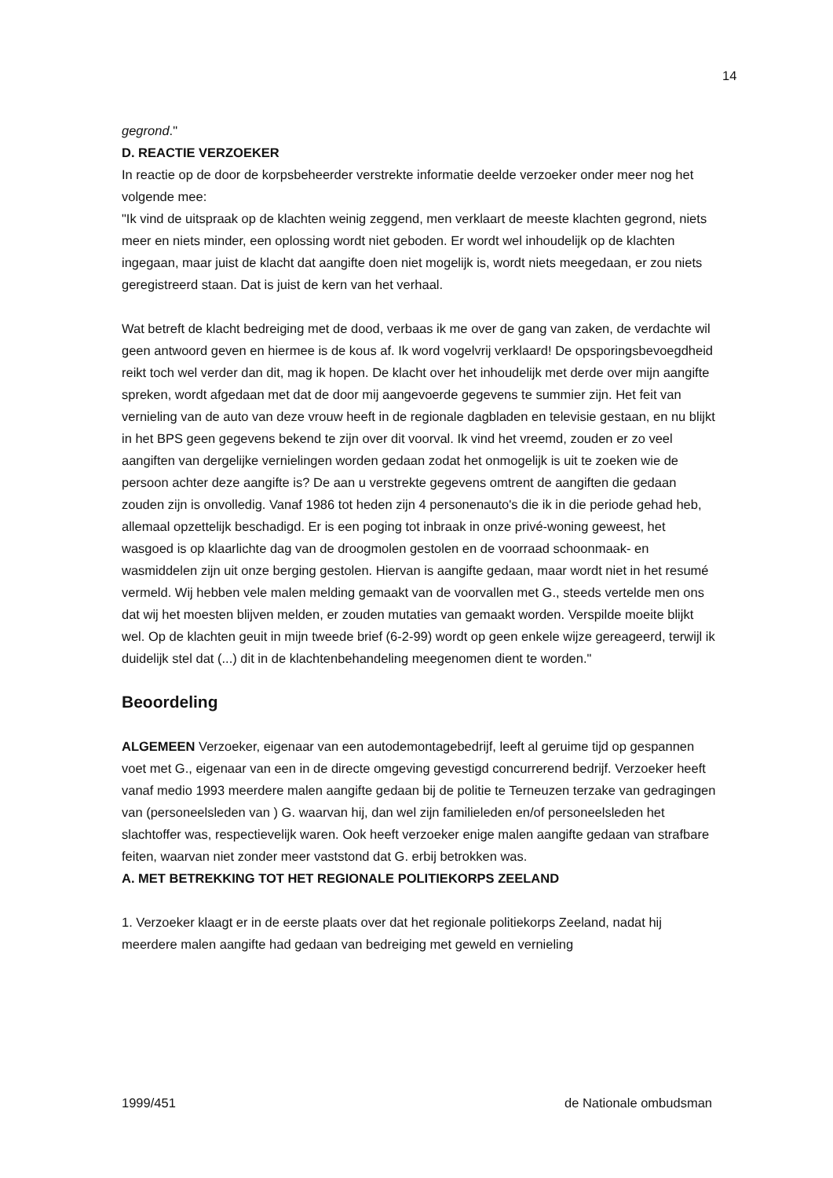14
gegrond."
D. REACTIE VERZOEKER
In reactie op de door de korpsbeheerder verstrekte informatie deelde verzoeker onder meer nog het volgende mee:
"Ik vind de uitspraak op de klachten weinig zeggend, men verklaart de meeste klachten gegrond, niets meer en niets minder, een oplossing wordt niet geboden. Er wordt wel inhoudelijk op de klachten ingegaan, maar juist de klacht dat aangifte doen niet mogelijk is, wordt niets meegedaan, er zou niets geregistreerd staan. Dat is juist de kern van het verhaal.
Wat betreft de klacht bedreiging met de dood, verbaas ik me over de gang van zaken, de verdachte wil geen antwoord geven en hiermee is de kous af. Ik word vogelvrij verklaard! De opsporingsbevoegdheid reikt toch wel verder dan dit, mag ik hopen. De klacht over het inhoudelijk met derde over mijn aangifte spreken, wordt afgedaan met dat de door mij aangevoerde gegevens te summier zijn. Het feit van vernieling van de auto van deze vrouw heeft in de regionale dagbladen en televisie gestaan, en nu blijkt in het BPS geen gegevens bekend te zijn over dit voorval. Ik vind het vreemd, zouden er zo veel aangiften van dergelijke vernielingen worden gedaan zodat het onmogelijk is uit te zoeken wie de persoon achter deze aangifte is? De aan u verstrekte gegevens omtrent de aangiften die gedaan zouden zijn is onvolledig. Vanaf 1986 tot heden zijn 4 personenauto's die ik in die periode gehad heb, allemaal opzettelijk beschadigd. Er is een poging tot inbraak in onze privé-woning geweest, het wasgoed is op klaarlichte dag van de droogmolen gestolen en de voorraad schoonmaak- en wasmiddelen zijn uit onze berging gestolen. Hiervan is aangifte gedaan, maar wordt niet in het resumé vermeld. Wij hebben vele malen melding gemaakt van de voorvallen met G., steeds vertelde men ons dat wij het moesten blijven melden, er zouden mutaties van gemaakt worden. Verspilde moeite blijkt wel. Op de klachten geuit in mijn tweede brief (6-2-99) wordt op geen enkele wijze gereageerd, terwijl ik duidelijk stel dat (...) dit in de klachtenbehandeling meegenomen dient te worden."
Beoordeling
ALGEMEEN Verzoeker, eigenaar van een autodemontagebedrijf, leeft al geruime tijd op gespannen voet met G., eigenaar van een in de directe omgeving gevestigd concurrerend bedrijf. Verzoeker heeft vanaf medio 1993 meerdere malen aangifte gedaan bij de politie te Terneuzen terzake van gedragingen van (personeelsleden van ) G. waarvan hij, dan wel zijn familieleden en/of personeelsleden het slachtoffer was, respectievelijk waren. Ook heeft verzoeker enige malen aangifte gedaan van strafbare feiten, waarvan niet zonder meer vaststond dat G. erbij betrokken was.
A. MET BETREKKING TOT HET REGIONALE POLITIEKORPS ZEELAND
1. Verzoeker klaagt er in de eerste plaats over dat het regionale politiekorps Zeeland, nadat hij meerdere malen aangifte had gedaan van bedreiging met geweld en vernieling
1999/451 de Nationale ombudsman